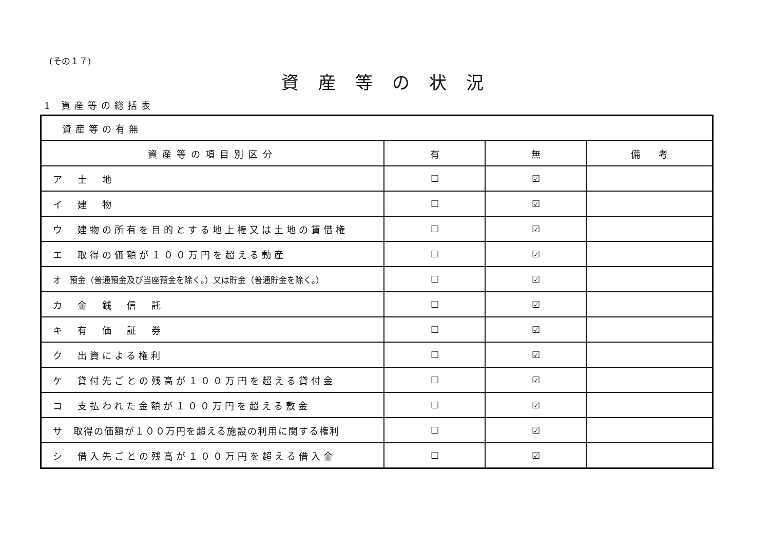(その１７)
資産等の状況
1 資産等の総括表
| 資産等の有無 | | | |
| 資産等の項目別区分 | 有 | 無 | 備 考 |
| ア 土 地 | ☐ | ☑ | |
| イ 建 物 | ☐ | ☑ | |
| ウ 建物の所有を目的とする地上権又は土地の賃借権 | ☐ | ☑ | |
| エ 取得の価額が１００万円を超える動産 | ☐ | ☑ | |
| オ 預金（普通預金及び当座預金を除く。）又は貯金（普通貯金を除く。） | ☐ | ☑ | |
| カ 金 銭 信 託 | ☐ | ☑ | |
| キ 有 価 証 券 | ☐ | ☑ | |
| ク 出資による権利 | ☐ | ☑ | |
| ケ 貸付先ごとの残高が１００万円を超える貸付金 | ☐ | ☑ | |
| コ 支払われた金額が１００万円を超える敷金 | ☐ | ☑ | |
| サ 取得の価額が１００万円を超える施設の利用に関する権利 | ☐ | ☑ | |
| シ 借入先ごとの残高が１００万円を超える借入金 | ☐ | ☑ | |